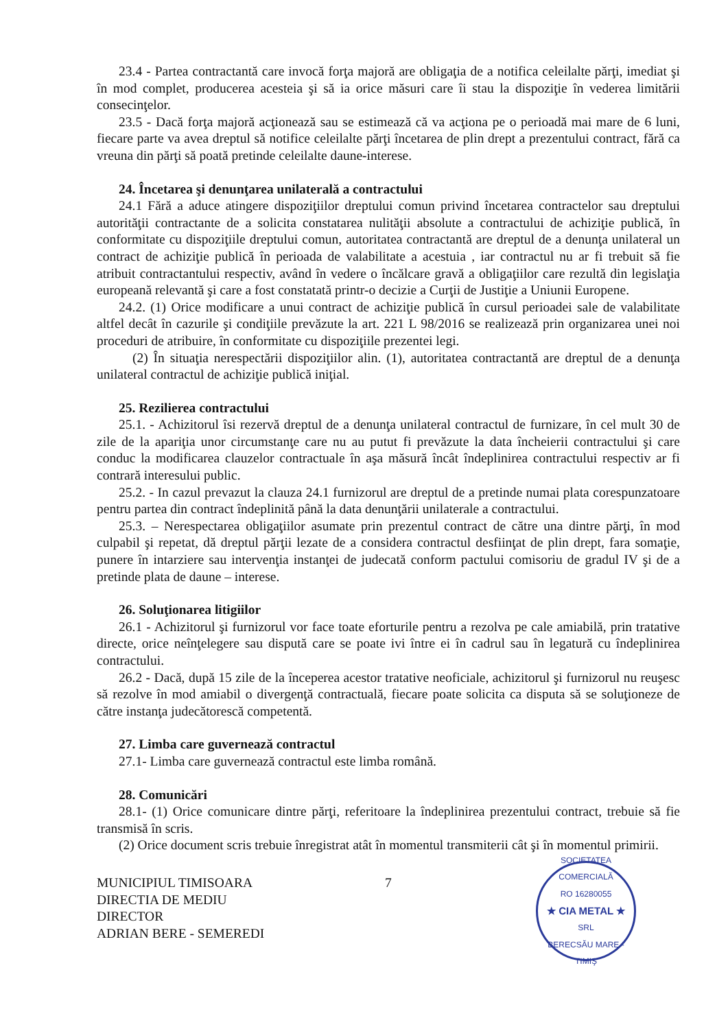23.4 - Partea contractantă care invocă forţa majoră are obligaţia de a notifica celeilalte părţi, imediat şi în mod complet, producerea acesteia şi să ia orice măsuri care îi stau la dispoziţie în vederea limitării consecinţelor.
23.5 - Dacă forţa majoră acţionează sau se estimează că va acţiona pe o perioadă mai mare de 6 luni, fiecare parte va avea dreptul să notifice celeilalte părţi încetarea de plin drept a prezentului contract, fără ca vreuna din părţi să poată pretinde celeilalte daune-interese.
24. Încetarea şi denunţarea unilaterală a contractului
24.1 Fără a aduce atingere dispoziţiilor dreptului comun privind încetarea contractelor sau dreptului autorităţii contractante de a solicita constatarea nulităţii absolute a contractului de achiziţie publică, în conformitate cu dispoziţiile dreptului comun, autoritatea contractantă are dreptul de a denunţa unilateral un contract de achiziţie publică în perioada de valabilitate a acestuia , iar contractul nu ar fi trebuit să fie atribuit contractantului respectiv, având în vedere o încălcare gravă a obligaţiilor care rezultă din legislaţia europeană relevantă şi care a fost constatată printr-o decizie a Curţii de Justiţie a Uniunii Europene.
24.2. (1) Orice modificare a unui contract de achiziţie publică în cursul perioadei sale de valabilitate altfel decât în cazurile şi condiţiile prevăzute la art. 221 L 98/2016 se realizează prin organizarea unei noi proceduri de atribuire, în conformitate cu dispoziţiile prezentei legi.
(2) În situaţia nerespectării dispoziţiilor alin. (1), autoritatea contractantă are dreptul de a denunţa unilateral contractul de achiziţie publică iniţial.
25. Rezilierea contractului
25.1. - Achizitorul îsi rezervă dreptul de a denunţa unilateral contractul de furnizare, în cel mult 30 de zile de la apariţia unor circumstanţe care nu au putut fi prevăzute la data încheierii contractului şi care conduc la modificarea clauzelor contractuale în aşa măsură încât îndeplinirea contractului respectiv ar fi contrară interesului public.
25.2. - In cazul prevazut la clauza 24.1 furnizorul are dreptul de a pretinde numai plata corespunzatoare pentru partea din contract îndeplinită până la data denunţării unilaterale a contractului.
25.3. – Nerespectarea obligaţiilor asumate prin prezentul contract de către una dintre părţi, în mod culpabil şi repetat, dă dreptul părţii lezate de a considera contractul desfiinţat de plin drept, fara somaţie, punere în intarziere sau intervenţia instanţei de judecată conform pactului comisoriu de gradul IV şi de a pretinde plata de daune – interese.
26. Soluţionarea litigiilor
26.1 - Achizitorul şi furnizorul vor face toate eforturile pentru a rezolva pe cale amiabilă, prin tratative directe, orice neînţelegere sau dispută care se poate ivi între ei în cadrul sau în legatură cu îndeplinirea contractului.
26.2 - Dacă, după 15 zile de la începerea acestor tratative neoficiale, achizitorul şi furnizorul nu reuşesc să rezolve în mod amiabil o divergenţă contractuală, fiecare poate solicita ca disputa să se soluţioneze de către instanţa judecătorescă competentă.
27. Limba care guvernează contractul
27.1- Limba care guvernează contractul este limba română.
28. Comunicări
28.1- (1) Orice comunicare dintre părţi, referitoare la îndeplinirea prezentului contract, trebuie să fie transmisă în scris.
(2) Orice document scris trebuie înregistrat atât în momentul transmiterii cât şi în momentul primirii.
MUNICIPIUL TIMISOARA
DIRECTIA DE MEDIU
DIRECTOR
ADRIAN BERE - SEMEREDI
7
SOCIETATEA COMERCIALĂ
RO 16280055
★ CIA METAL ★
SRL
BERECSĂU MARE - TIMIŞ